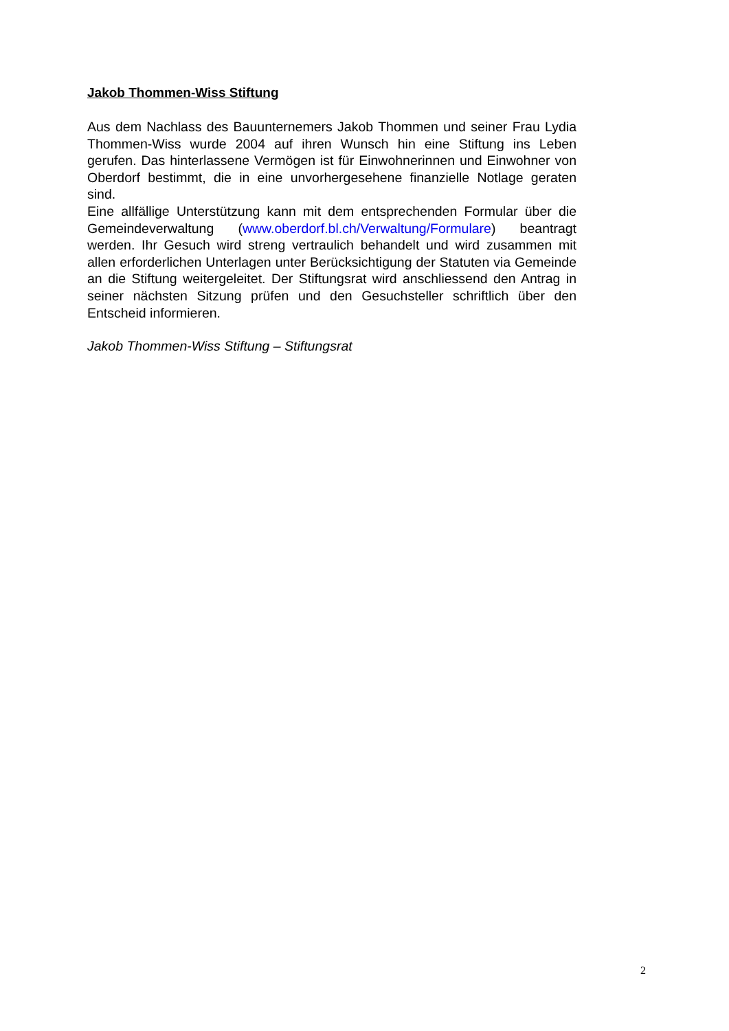Jakob Thommen-Wiss Stiftung
Aus dem Nachlass des Bauunternemers Jakob Thommen und seiner Frau Lydia Thommen-Wiss wurde 2004 auf ihren Wunsch hin eine Stiftung ins Leben gerufen. Das hinterlassene Vermögen ist für Einwohnerinnen und Einwohner von Oberdorf bestimmt, die in eine unvorhergesehene finanzielle Notlage geraten sind.
Eine allfällige Unterstützung kann mit dem entsprechenden Formular über die Gemeindeverwaltung (www.oberdorf.bl.ch/Verwaltung/Formulare) beantragt werden. Ihr Gesuch wird streng vertraulich behandelt und wird zusammen mit allen erforderlichen Unterlagen unter Berücksichtigung der Statuten via Gemeinde an die Stiftung weitergeleitet. Der Stiftungsrat wird anschliessend den Antrag in seiner nächsten Sitzung prüfen und den Gesuchsteller schriftlich über den Entscheid informieren.
Jakob Thommen-Wiss Stiftung – Stiftungsrat
2